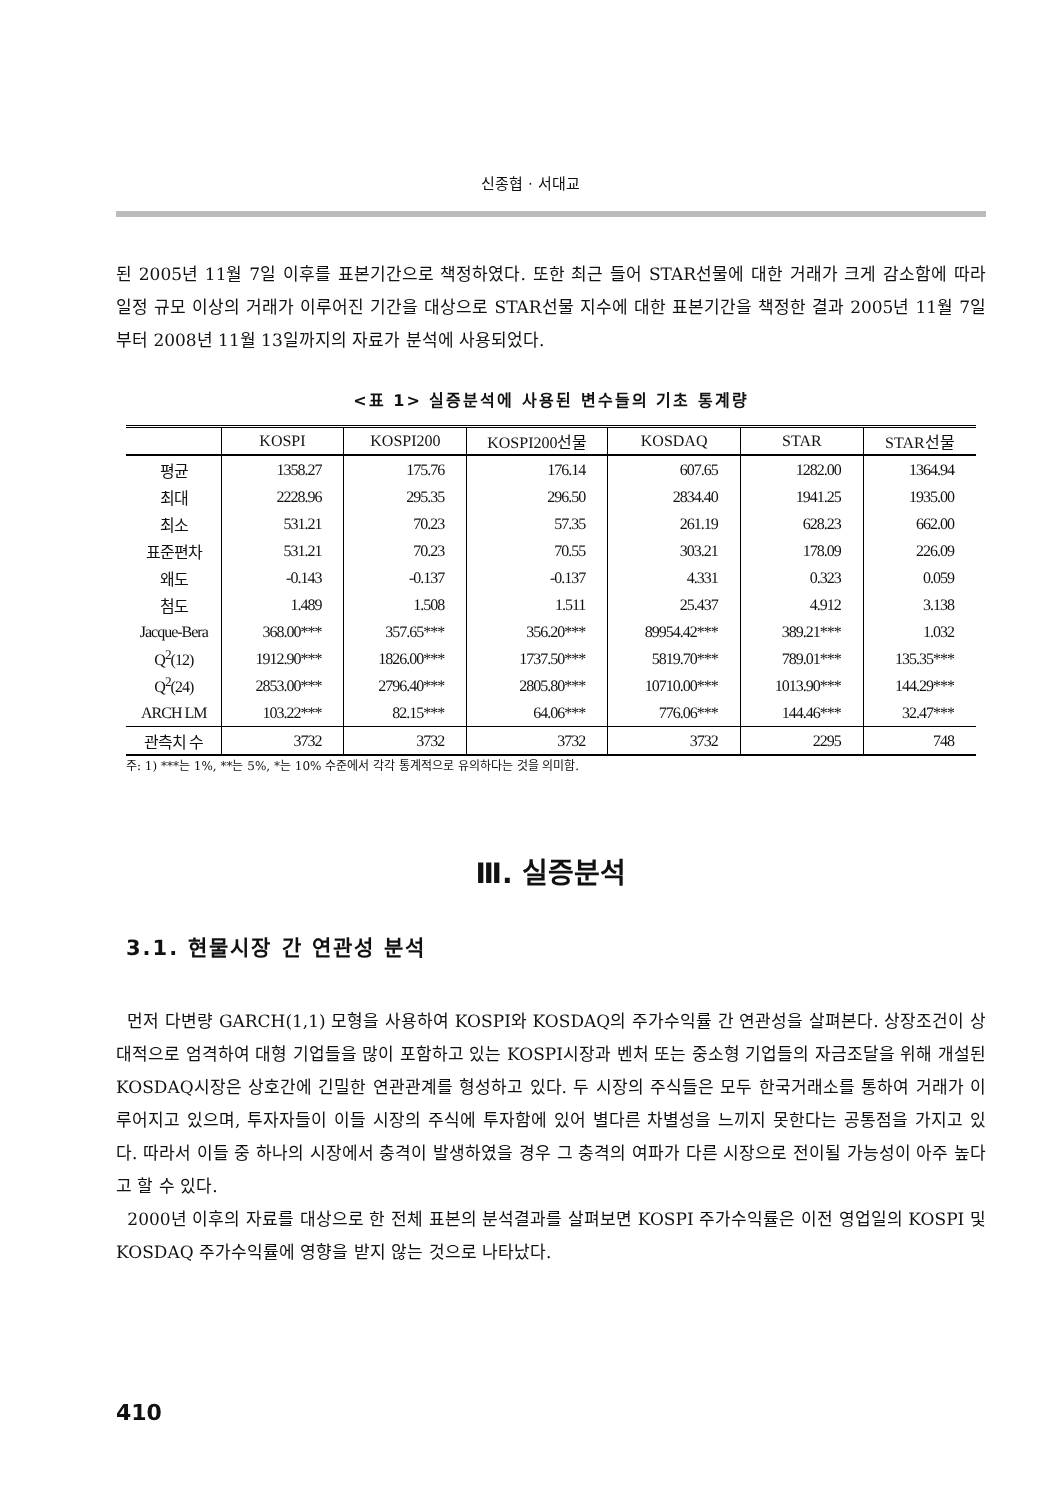신종협 · 서대교
된 2005년 11월 7일 이후를 표본기간으로 책정하였다. 또한 최근 들어 STAR선물에 대한 거래가 크게 감소함에 따라 일정 규모 이상의 거래가 이루어진 기간을 대상으로 STAR선물 지수에 대한 표본기간을 책정한 결과 2005년 11월 7일부터 2008년 11월 13일까지의 자료가 분석에 사용되었다.
<표 1> 실증분석에 사용된 변수들의 기초 통계량
| | KOSPI | KOSPI200 | KOSPI200선물 | KOSDAQ | STAR | STAR선물 |
| --- | --- | --- | --- | --- | --- | --- |
| 평균 | 1358.27 | 175.76 | 176.14 | 607.65 | 1282.00 | 1364.94 |
| 최대 | 2228.96 | 295.35 | 296.50 | 2834.40 | 1941.25 | 1935.00 |
| 최소 | 531.21 | 70.23 | 57.35 | 261.19 | 628.23 | 662.00 |
| 표준편차 | 531.21 | 70.23 | 70.55 | 303.21 | 178.09 | 226.09 |
| 왜도 | -0.143 | -0.137 | -0.137 | 4.331 | 0.323 | 0.059 |
| 첨도 | 1.489 | 1.508 | 1.511 | 25.437 | 4.912 | 3.138 |
| Jacque-Bera | 368.00*** | 357.65*** | 356.20*** | 89954.42*** | 389.21*** | 1.032 |
| Q<sup>2</sup>(12) | 1912.90*** | 1826.00*** | 1737.50*** | 5819.70*** | 789.01*** | 135.35*** |
| Q<sup>2</sup>(24) | 2853.00*** | 2796.40*** | 2805.80*** | 10710.00*** | 1013.90*** | 144.29*** |
| ARCH LM | 103.22*** | 82.15*** | 64.06*** | 776.06*** | 144.46*** | 32.47*** |
| 관측치 수 | 3732 | 3732 | 3732 | 3732 | 2295 | 748 |
주: 1) ***는 1%, **는 5%, *는 10% 수준에서 각각 통계적으로 유의하다는 것을 의미함.
Ⅲ. 실증분석
3.1. 현물시장 간 연관성 분석
먼저 다변량 GARCH(1,1) 모형을 사용하여 KOSPI와 KOSDAQ의 주가수익률 간 연관성을 살펴본다. 상장조건이 상대적으로 엄격하여 대형 기업들을 많이 포함하고 있는 KOSPI시장과 벤처 또는 중소형 기업들의 자금조달을 위해 개설된 KOSDAQ시장은 상호간에 긴밀한 연관관계를 형성하고 있다. 두 시장의 주식들은 모두 한국거래소를 통하여 거래가 이루어지고 있으며, 투자자들이 이들 시장의 주식에 투자함에 있어 별다른 차별성을 느끼지 못한다는 공통점을 가지고 있다. 따라서 이들 중 하나의 시장에서 충격이 발생하였을 경우 그 충격의 여파가 다른 시장으로 전이될 가능성이 아주 높다고 할 수 있다.
2000년 이후의 자료를 대상으로 한 전체 표본의 분석결과를 살펴보면 KOSPI 주가수익률은 이전 영업일의 KOSPI 및 KOSDAQ 주가수익률에 영향을 받지 않는 것으로 나타났다.
410